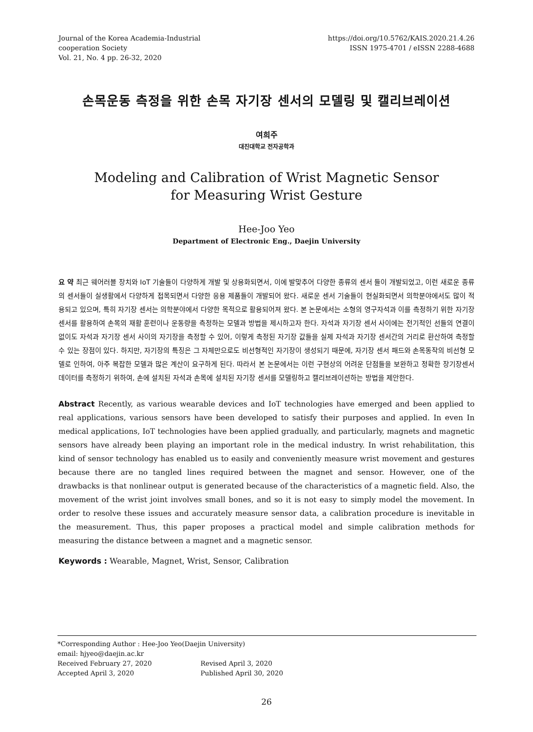Journal of the Korea Academia-Industrial
cooperation Society
Vol. 21, No. 4 pp. 26-32, 2020
https://doi.org/10.5762/KAIS.2020.21.4.26
ISSN 1975-4701 / eISSN 2288-4688
손목운동 측정을 위한 손목 자기장 센서의 모델링 및 캘리브레이션
여희주
대진대학교 전자공학과
Modeling and Calibration of Wrist Magnetic Sensor
for Measuring Wrist Gesture
Hee-Joo Yeo
Department of Electronic Eng., Daejin University
요 약 최근 웨어러블 장치와 IoT 기술들이 다양하게 개발 및 상용화되면서, 이에 발맞추어 다양한 종류의 센서 들이 개발되었고, 이런 새로운 종류의 센서들이 실생활에서 다양하게 접목되면서 다양한 응용 제품들이 개발되어 왔다. 새로운 센서 기술들이 현실화되면서 의학분야에서도 많이 적용되고 있으며, 특히 자기장 센서는 의학분야에서 다양한 목적으로 활용되어져 왔다. 본 논문에서는 소형의 영구자석과 이를 측정하기 위한 자기장 센서를 활용하여 손목의 재활 훈련이나 운동량을 측정하는 모델과 방법을 제시하고자 한다. 자석과 자기장 센서 사이에는 전기적인 선들의 연결이 없이도 자석과 자기장 센서 사이의 자기장을 측정할 수 있어, 이렇게 측정된 자기장 값들을 실제 자석과 자기장 센서간의 거리로 환산하여 측정할 수 있는 장점이 있다. 하지만, 자기장의 특징은 그 자체만으로도 비선형적인 자기장이 생성되기 때문에, 자기장 센서 패드와 손목동작의 비선형 모델로 인하여, 아주 복잡한 모델과 많은 계산이 요구하게 된다. 따라서 본 논문에서는 이런 구현상의 어려운 단점들을 보완하고 정확한 장기장센서 데이터를 측정하기 위하여, 손에 설치된 자석과 손목에 설치된 자기장 센서를 모델링하고 캘리브레이션하는 방법을 제안한다.
Abstract Recently, as various wearable devices and IoT technologies have emerged and been applied to real applications, various sensors have been developed to satisfy their purposes and applied. In even In medical applications, IoT technologies have been applied gradually, and particularly, magnets and magnetic sensors have already been playing an important role in the medical industry. In wrist rehabilitation, this kind of sensor technology has enabled us to easily and conveniently measure wrist movement and gestures because there are no tangled lines required between the magnet and sensor. However, one of the drawbacks is that nonlinear output is generated because of the characteristics of a magnetic field. Also, the movement of the wrist joint involves small bones, and so it is not easy to simply model the movement. In order to resolve these issues and accurately measure sensor data, a calibration procedure is inevitable in the measurement. Thus, this paper proposes a practical model and simple calibration methods for measuring the distance between a magnet and a magnetic sensor.
Keywords : Wearable, Magnet, Wrist, Sensor, Calibration
*Corresponding Author : Hee-Joo Yeo(Daejin University)
email: hjyeo@daejin.ac.kr
| Received February 27, 2020 | Revised April 3, 2020 |
| Accepted April 3, 2020 | Published April 30, 2020 |
26